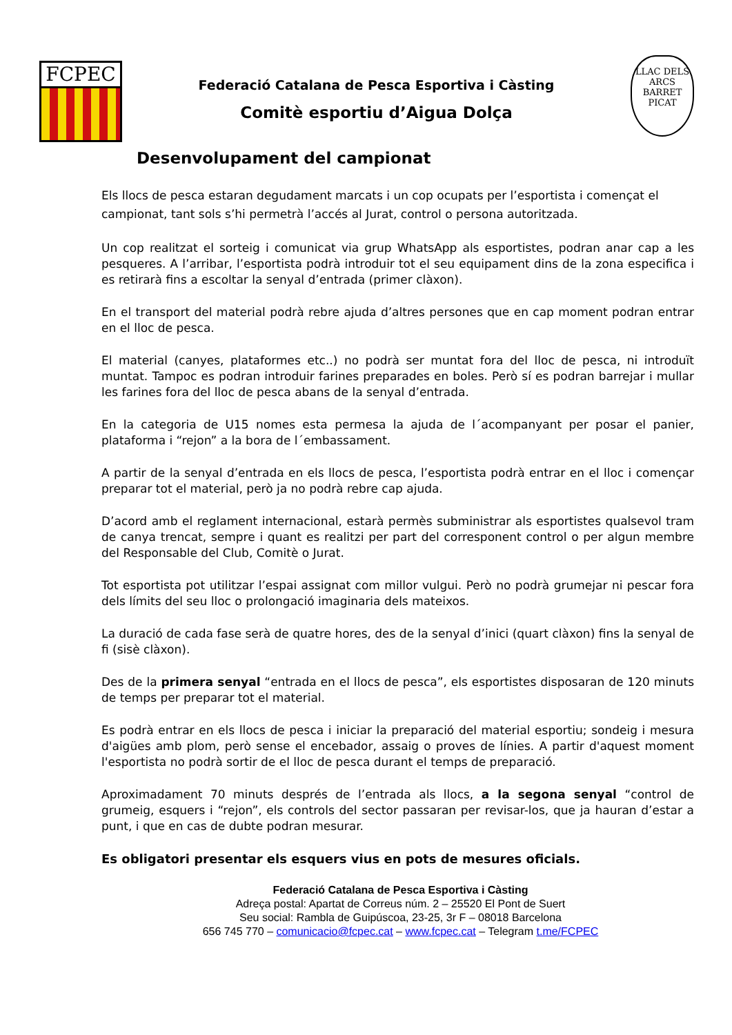FCPEC
Federació Catalana de Pesca Esportiva i Càsting
Comitè esportiu d’Aigua Dolça
LLAC DELS ARCS
BARRET PICAT
Desenvolupament del campionat
Els llocs de pesca estaran degudament marcats i un cop ocupats per l’esportista i començat el campionat, tant sols s’hi permetrà l’accés al Jurat, control o persona autoritzada.
Un cop realitzat el sorteig i comunicat via grup WhatsApp als esportistes, podran anar cap a les pesqueres. A l’arribar, l’esportista podrà introduir tot el seu equipament dins de la zona especifica i es retirarà fins a escoltar la senyal d’entrada (primer clàxon).
En el transport del material podrà rebre ajuda d’altres persones que en cap moment podran entrar en el lloc de pesca.
El material (canyes, plataformes etc..) no podrà ser muntat fora del lloc de pesca, ni introduït muntat. Tampoc es podran introduir farines preparades en boles. Però sí es podran barrejar i mullar les farines fora del lloc de pesca abans de la senyal d’entrada.
En la categoria de U15 nomes esta permesa la ajuda de l´acompanyant per posar el panier, plataforma i “rejon” a la bora de l´embassament.
A partir de la senyal d’entrada en els llocs de pesca, l’esportista podrà entrar en el lloc i començar preparar tot el material, però ja no podrà rebre cap ajuda.
D’acord amb el reglament internacional, estarà permès subministrar als esportistes qualsevol tram de canya trencat, sempre i quant es realitzi per part del corresponent control o per algun membre del Responsable del Club, Comitè o Jurat.
Tot esportista pot utilitzar l’espai assignat com millor vulgui. Però no podrà grumejar ni pescar fora dels límits del seu lloc o prolongació imaginaria dels mateixos.
La duració de cada fase serà de quatre hores, des de la senyal d’inici (quart clàxon) fins la senyal de fi (sisè clàxon).
Des de la primera senyal “entrada en el llocs de pesca”, els esportistes disposaran de 120 minuts de temps per preparar tot el material.
Es podrà entrar en els llocs de pesca i iniciar la preparació del material esportiu; sondeig i mesura d'aigües amb plom, però sense el encebador, assaig o proves de línies. A partir d'aquest moment l'esportista no podrà sortir de el lloc de pesca durant el temps de preparació.
Aproximadament 70 minuts després de l’entrada als llocs, a la segona senyal “control de grumeig, esquers i “rejon”, els controls del sector passaran per revisar-los, que ja hauran d’estar a punt, i que en cas de dubte podran mesurar.
Es obligatori presentar els esquers vius en pots de mesures oficials.
Federació Catalana de Pesca Esportiva i Càsting
Adreça postal: Apartat de Correus núm. 2 – 25520 El Pont de Suert
Seu social: Rambla de Guipúscoa, 23-25, 3r F – 08018 Barcelona
656 745 770 – comunicacio@fcpec.cat – www.fcpec.cat – Telegram t.me/FCPEC